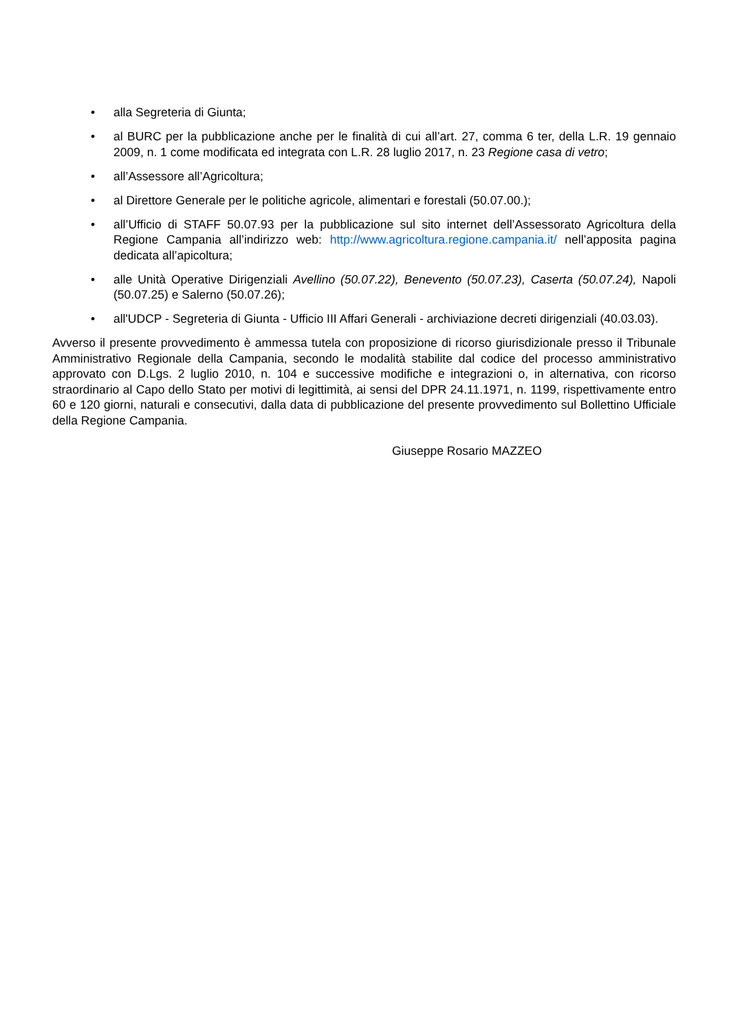• alla Segreteria di Giunta;
• al BURC per la pubblicazione anche per le finalità di cui all’art. 27, comma 6 ter, della L.R. 19 gennaio 2009, n. 1 come modificata ed integrata con L.R. 28 luglio 2017, n. 23 Regione casa di vetro;
• all’Assessore all’Agricoltura;
• al Direttore Generale per le politiche agricole, alimentari e forestali (50.07.00.);
• all’Ufficio di STAFF 50.07.93 per la pubblicazione sul sito internet dell’Assessorato Agricoltura della Regione Campania all’indirizzo web: http://www.agricoltura.regione.campania.it/ nell’apposita pagina dedicata all’apicoltura;
• alle Unità Operative Dirigenziali Avellino (50.07.22), Benevento (50.07.23), Caserta (50.07.24), Napoli (50.07.25) e Salerno (50.07.26);
• all'UDCP - Segreteria di Giunta - Ufficio III Affari Generali - archiviazione decreti dirigenziali (40.03.03).
Avverso il presente provvedimento è ammessa tutela con proposizione di ricorso giurisdizionale presso il Tribunale Amministrativo Regionale della Campania, secondo le modalità stabilite dal codice del processo amministrativo approvato con D.Lgs. 2 luglio 2010, n. 104 e successive modifiche e integrazioni o, in alternativa, con ricorso straordinario al Capo dello Stato per motivi di legittimità, ai sensi del DPR 24.11.1971, n. 1199, rispettivamente entro 60 e 120 giorni, naturali e consecutivi, dalla data di pubblicazione del presente provvedimento sul Bollettino Ufficiale della Regione Campania.
Giuseppe Rosario MAZZEO